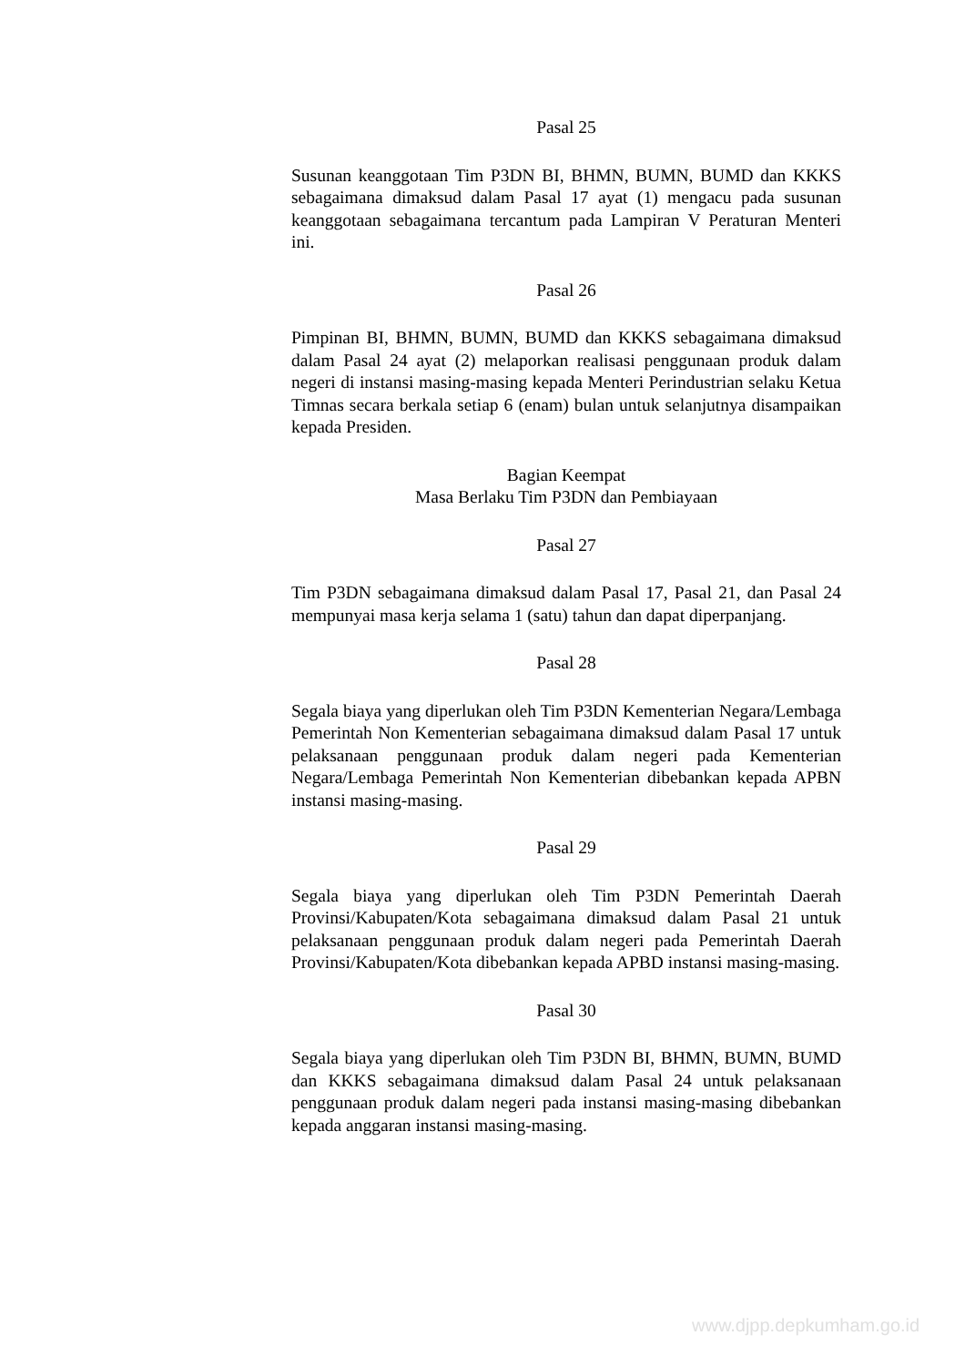Pasal 25
Susunan keanggotaan Tim P3DN BI, BHMN, BUMN, BUMD dan KKKS sebagaimana dimaksud dalam Pasal 17 ayat (1) mengacu pada susunan keanggotaan sebagaimana tercantum pada Lampiran V Peraturan Menteri ini.
Pasal 26
Pimpinan BI, BHMN, BUMN, BUMD dan KKKS sebagaimana dimaksud dalam Pasal 24 ayat (2) melaporkan realisasi penggunaan produk dalam negeri di instansi masing-masing kepada Menteri Perindustrian selaku Ketua Timnas secara berkala setiap 6 (enam) bulan untuk selanjutnya disampaikan kepada Presiden.
Bagian Keempat
Masa Berlaku Tim P3DN dan Pembiayaan
Pasal 27
Tim P3DN sebagaimana dimaksud dalam Pasal 17, Pasal 21, dan Pasal 24 mempunyai masa kerja selama 1 (satu) tahun dan dapat diperpanjang.
Pasal 28
Segala biaya yang diperlukan oleh Tim P3DN Kementerian Negara/Lembaga Pemerintah Non Kementerian sebagaimana dimaksud dalam Pasal 17 untuk pelaksanaan penggunaan produk dalam negeri pada Kementerian Negara/Lembaga Pemerintah Non Kementerian dibebankan kepada APBN instansi masing-masing.
Pasal 29
Segala biaya yang diperlukan oleh Tim P3DN Pemerintah Daerah Provinsi/Kabupaten/Kota sebagaimana dimaksud dalam Pasal 21 untuk pelaksanaan penggunaan produk dalam negeri pada Pemerintah Daerah Provinsi/Kabupaten/Kota dibebankan kepada APBD instansi masing-masing.
Pasal 30
Segala biaya yang diperlukan oleh Tim P3DN BI, BHMN, BUMN, BUMD dan KKKS sebagaimana dimaksud dalam Pasal 24 untuk pelaksanaan penggunaan produk dalam negeri pada instansi masing-masing dibebankan kepada anggaran instansi masing-masing.
www.djpp.depkumham.go.id